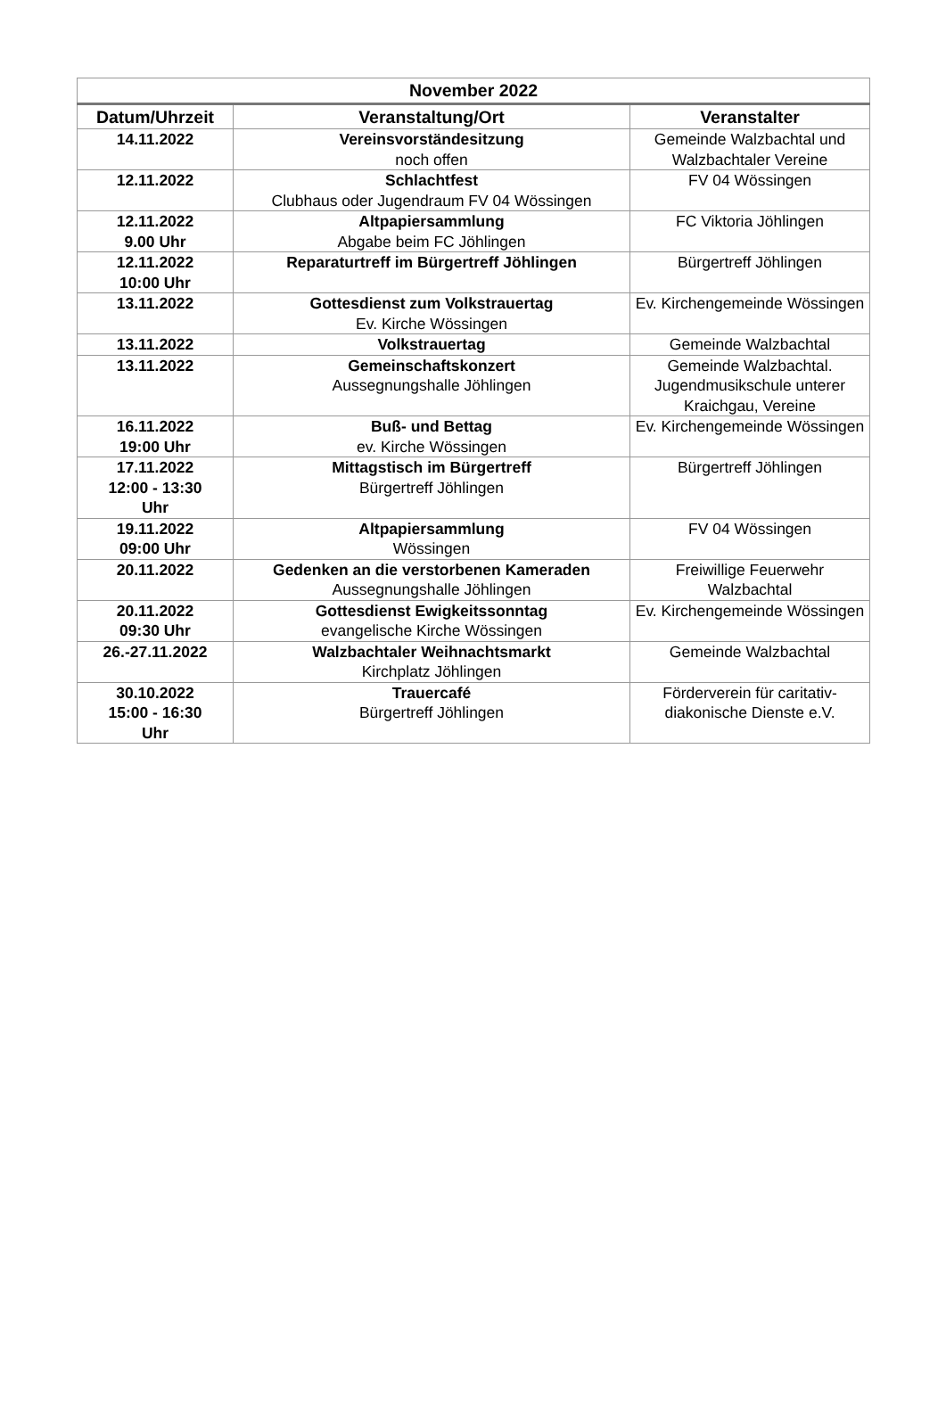| November 2022 | | |
| --- | --- | --- |
| Datum/Uhrzeit | Veranstaltung/Ort | Veranstalter |
| 14.11.2022 | Vereinsvorständesitzung noch offen | Gemeinde Walzbachtal und Walzbachtaler Vereine |
| 12.11.2022 | Schlachtfest Clubhaus oder Jugendraum FV 04 Wössingen | FV 04 Wössingen |
| 12.11.2022 9.00 Uhr | Altpapiersammlung Abgabe beim FC Jöhlingen | FC Viktoria Jöhlingen |
| 12.11.2022 10:00 Uhr | Reparaturtreff im Bürgertreff Jöhlingen | Bürgertreff Jöhlingen |
| 13.11.2022 | Gottesdienst zum Volkstrauertag Ev. Kirche Wössingen | Ev. Kirchengemeinde Wössingen |
| 13.11.2022 | Volkstrauertag | Gemeinde Walzbachtal |
| 13.11.2022 | Gemeinschaftskonzert Aussegnungshalle Jöhlingen | Gemeinde Walzbachtal. Jugendmusikschule unterer Kraichgau, Vereine |
| 16.11.2022 19:00 Uhr | Buß- und Bettag ev. Kirche Wössingen | Ev. Kirchengemeinde Wössingen |
| 17.11.2022 12:00 - 13:30 Uhr | Mittagstisch im Bürgertreff Bürgertreff Jöhlingen | Bürgertreff Jöhlingen |
| 19.11.2022 09:00 Uhr | Altpapiersammlung Wössingen | FV 04 Wössingen |
| 20.11.2022 | Gedenken an die verstorbenen Kameraden Aussegnungshalle Jöhlingen | Freiwillige Feuerwehr Walzbachtal |
| 20.11.2022 09:30 Uhr | Gottesdienst Ewigkeitssonntag evangelische Kirche Wössingen | Ev. Kirchengemeinde Wössingen |
| 26.-27.11.2022 | Walzbachtaler Weihnachtsmarkt Kirchplatz Jöhlingen | Gemeinde Walzbachtal |
| 30.10.2022 15:00 - 16:30 Uhr | Trauercafé Bürgertreff Jöhlingen | Förderverein für caritativ-diakonische Dienste e.V. |